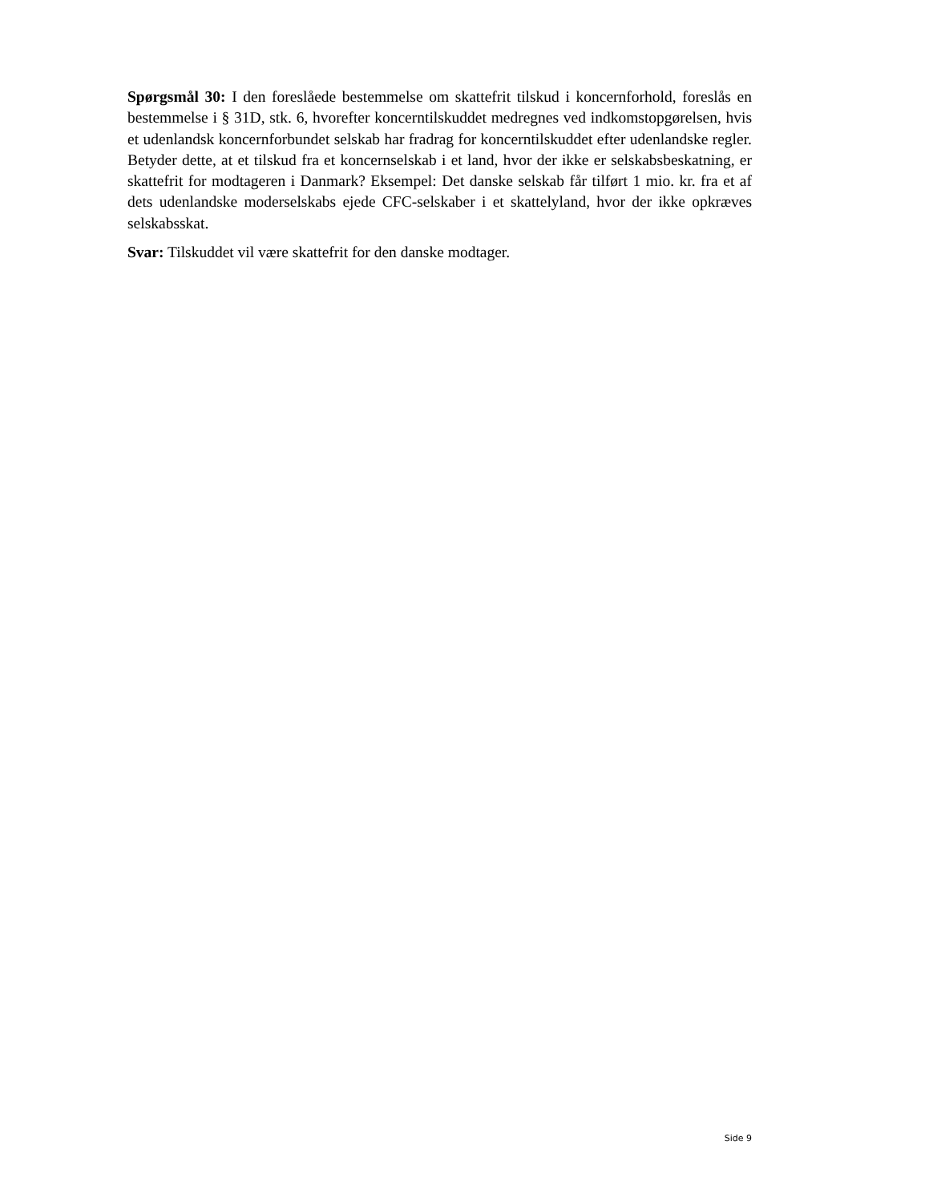Spørgsmål 30: I den foreslåede bestemmelse om skattefrit tilskud i koncernforhold, foreslås en bestemmelse i § 31D, stk. 6, hvorefter koncerntilskuddet medregnes ved indkomstopgørelsen, hvis et udenlandsk koncernforbundet selskab har fradrag for koncerntilskuddet efter udenlandske regler. Betyder dette, at et tilskud fra et koncernselskab i et land, hvor der ikke er selskabsbeskatning, er skattefrit for modtageren i Danmark? Eksempel: Det danske selskab får tilført 1 mio. kr. fra et af dets udenlandske moderselskabs ejede CFC-selskaber i et skattelyland, hvor der ikke opkræves selskabsskat.
Svar: Tilskuddet vil være skattefrit for den danske modtager.
Side 9